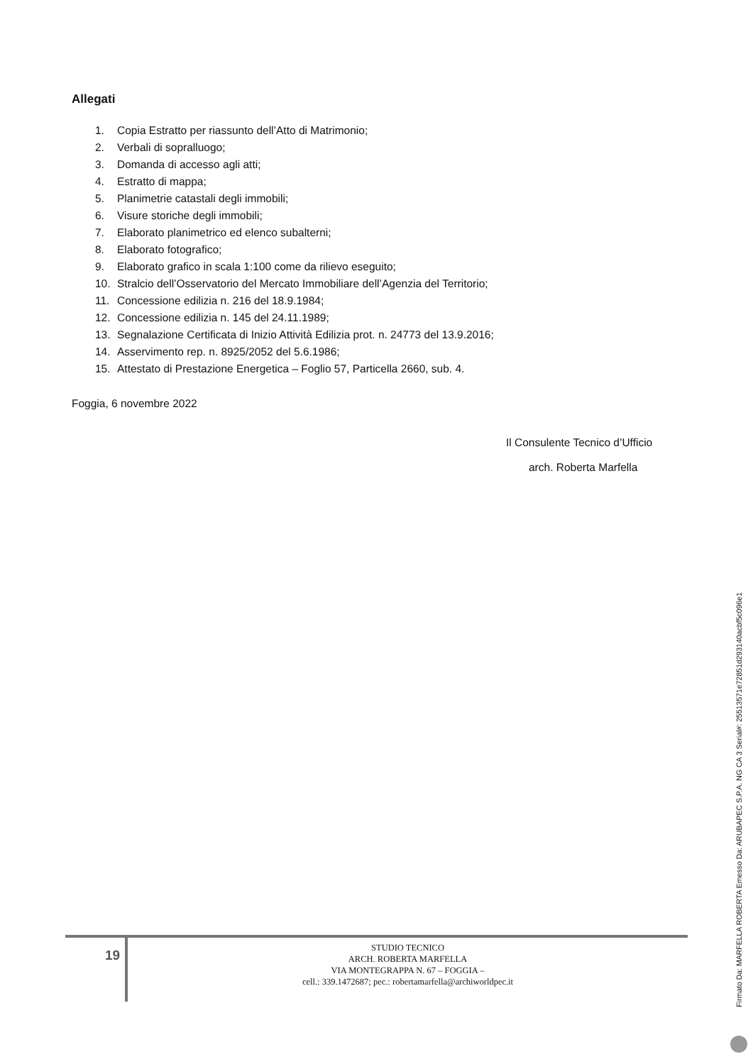Allegati
1. Copia Estratto per riassunto dell’Atto di Matrimonio;
2. Verbali di sopralluogo;
3. Domanda di accesso agli atti;
4. Estratto di mappa;
5. Planimetrie catastali degli immobili;
6. Visure storiche degli immobili;
7. Elaborato planimetrico ed elenco subalterni;
8. Elaborato fotografico;
9. Elaborato grafico in scala 1:100 come da rilievo eseguito;
10. Stralcio dell’Osservatorio del Mercato Immobiliare dell’Agenzia del Territorio;
11. Concessione edilizia n. 216 del 18.9.1984;
12. Concessione edilizia n. 145 del 24.11.1989;
13. Segnalazione Certificata di Inizio Attività Edilizia prot. n. 24773 del 13.9.2016;
14. Asservimento rep. n. 8925/2052 del 5.6.1986;
15. Attestato di Prestazione Energetica – Foglio 57, Particella 2660, sub. 4.
Foggia, 6 novembre 2022
Il Consulente Tecnico d’Ufficio
arch. Roberta Marfella
19
STUDIO TECNICO
ARCH. ROBERTA MARFELLA
VIA MONTEGRAPPA N. 67 – FOGGIA –
cell.: 339.1472687; pec.: robertamarfella@archiworldpec.it
Firmato Da: MARFELLA ROBERTA Emesso Da: ARUBAPEC S.P.A. NG CA 3 Serial#: 25513571e72851d293140acbf5c096e1